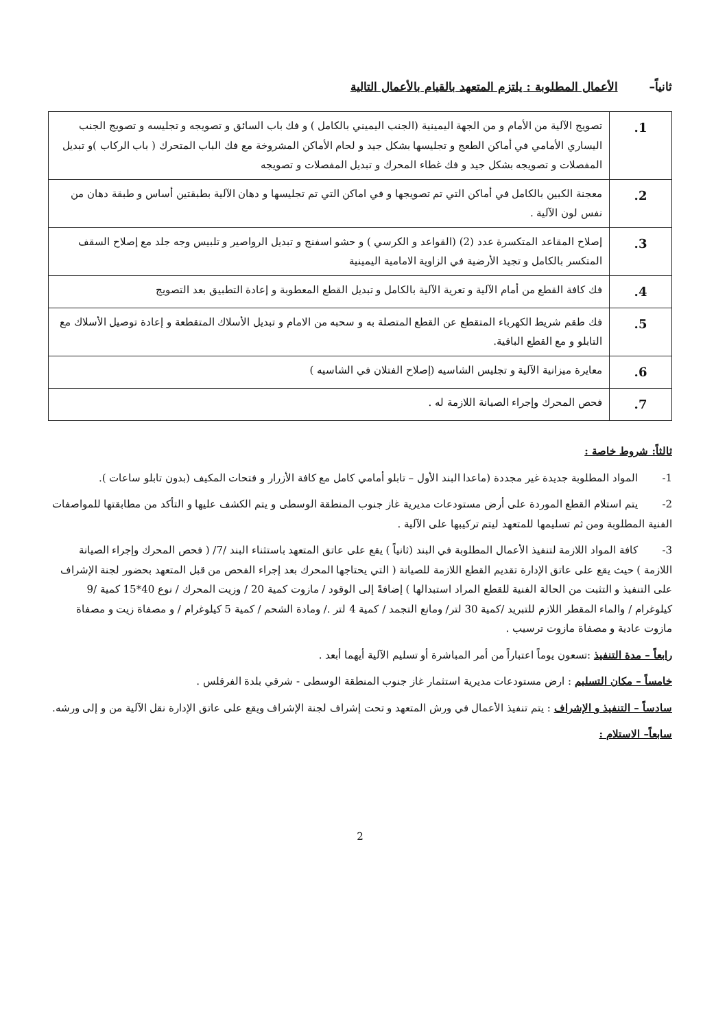ثانياً– الأعمال المطلوبة : يلتزم المتعهد بالقيام بالأعمال التالية
| 1. | تصويج الآلية من الأمام و من الجهة اليمينية (الجنب اليميني بالكامل ) و فك باب السائق و تصويجه و تجليسه و تصويج الجنب اليساري الأمامي في أماكن الطعج و تجليسها بشكل جيد و لحام الأماكن المشروخة مع فك الباب المتحرك ( باب الركاب )و تبديل المفصلات و تصويجه بشكل جيد و فك غطاء المحرك و تبديل المفصلات و تصويجه |
| 2. | معجنة الكبين بالكامل في أماكن التي تم تصويجها و في اماكن التي تم تجليسها و دهان الآلية بطبقتين أساس و طبقة دهان من نفس لون الآلية . |
| 3. | إصلاح المقاعد المتكسرة عدد (2) (القواعد و الكرسي ) و حشو اسفنج و تبديل الرواصير و تلبيس وجه جلد مع إصلاح السقف المتكسر بالكامل و تجيد الأرضية في الزاوية الامامية اليمينية |
| 4. | فك كافة القطع من أمام الآلية و تعرية الآلية بالكامل و تبديل القطع المعطوبة و إعادة التطبيق بعد التصويج |
| 5. | فك طقم شريط الكهرباء المتقطع عن القطع المتصلة به و سحبه من الامام و تبديل الأسلاك المتقطعة و إعادة توصيل الأسلاك مع التابلو و مع القطع الباقية. |
| 6. | معايرة ميزانية الآلية و تجليس الشاسيه (إصلاح الفتلان في الشاسيه ) |
| 7. | فحص المحرك وإجراء الصيانة اللازمة له . |
ثالثاً: شروط خاصة :
1- المواد المطلوبة جديدة غير مجددة (ماعدا البند الأول – تابلو أمامي كامل مع كافة الأزرار و فتحات المكيف (بدون تابلو ساعات ).
2- يتم استلام القطع الموردة على أرض مستودعات مديرية غاز جنوب المنطقة الوسطى و يتم الكشف عليها و التأكد من مطابقتها للمواصفات الفنية المطلوبة ومن ثم تسليمها للمتعهد ليتم تركيبها على الآلية .
3- كافة المواد اللازمة لتنفيذ الأعمال المطلوبة في البند (ثانياً ) يقع على عاتق المتعهد باستثناء البند /7/ ( فحص المحرك وإجراء الصيانة اللازمة ) حيث يقع على عاتق الإدارة تقديم القطع اللازمة للصيانة ( التي يحتاجها المحرك بعد إجراء الفحص من قبل المتعهد بحضور لجنة الإشراف على التنفيذ و التثبت من الحالة الفنية للقطع المراد استبدالها ) إضافةً إلى الوقود / مازوت كمية 20 / وزيت المحرك / نوع 40*15 كمية /9 كيلوغرام / والماء المقطر اللازم للتبريد /كمية 30 لتر/ ومانع التجمد / كمية 4 لتر ./ ومادة الشحم / كمية 5 كيلوغرام / و مصفاة زيت و مصفاة مازوت عادية و مصفاة مازوت ترسيب .
رابعاً – مدة التنفيذ :تسعون يوماً اعتباراً من أمر المباشرة أو تسليم الآلية أيهما أبعد .
خامساً – مكان التسليم : ارض مستودعات مديرية استثمار غاز جنوب المنطقة الوسطى - شرقي بلدة الفرقلس .
سادساً – التنفيذ و الإشراف : يتم تنفيذ الأعمال في ورش المتعهد و تحت إشراف لجنة الإشراف ويقع على عاتق الإدارة نقل الآلية من و إلى ورشه.
سابعاً– الاستلام :
2